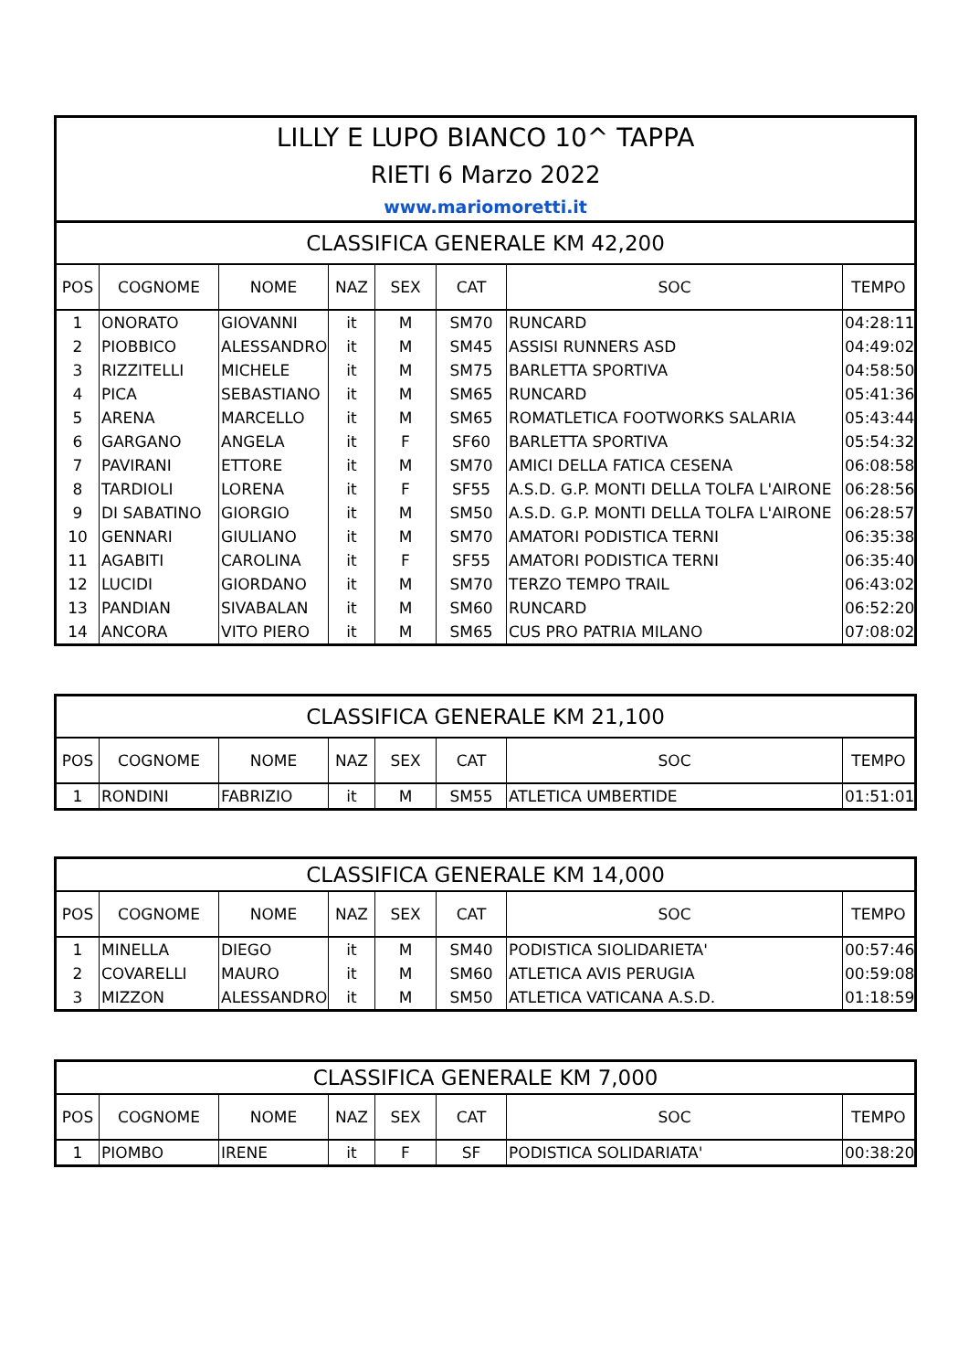| LILLY E LUPO BIANCO 10^ TAPPA | | | | | | | |
| RIETI 6 Marzo 2022 | | | | | | | |
| www.mariomoretti.it | | | | | | | |
| CLASSIFICA GENERALE KM 42,200 | | | | | | | |
| POS | COGNOME | NOME | NAZ | SEX | CAT | SOC | TEMPO |
| 1 | ONORATO | GIOVANNI | it | M | SM70 | RUNCARD | 04:28:11 |
| 2 | PIOBBICO | ALESSANDRO | it | M | SM45 | ASSISI RUNNERS ASD | 04:49:02 |
| 3 | RIZZITELLI | MICHELE | it | M | SM75 | BARLETTA SPORTIVA | 04:58:50 |
| 4 | PICA | SEBASTIANO | it | M | SM65 | RUNCARD | 05:41:36 |
| 5 | ARENA | MARCELLO | it | M | SM65 | ROMATLETICA FOOTWORKS SALARIA | 05:43:44 |
| 6 | GARGANO | ANGELA | it | F | SF60 | BARLETTA SPORTIVA | 05:54:32 |
| 7 | PAVIRANI | ETTORE | it | M | SM70 | AMICI DELLA FATICA CESENA | 06:08:58 |
| 8 | TARDIOLI | LORENA | it | F | SF55 | A.S.D. G.P. MONTI DELLA TOLFA L'AIRONE | 06:28:56 |
| 9 | DI SABATINO | GIORGIO | it | M | SM50 | A.S.D. G.P. MONTI DELLA TOLFA L'AIRONE | 06:28:57 |
| 10 | GENNARI | GIULIANO | it | M | SM70 | AMATORI PODISTICA TERNI | 06:35:38 |
| 11 | AGABITI | CAROLINA | it | F | SF55 | AMATORI PODISTICA TERNI | 06:35:40 |
| 12 | LUCIDI | GIORDANO | it | M | SM70 | TERZO TEMPO TRAIL | 06:43:02 |
| 13 | PANDIAN | SIVABALAN | it | M | SM60 | RUNCARD | 06:52:20 |
| 14 | ANCORA | VITO PIERO | it | M | SM65 | CUS PRO PATRIA MILANO | 07:08:02 |
| CLASSIFICA GENERALE KM 21,100 | | | | | | | |
| POS | COGNOME | NOME | NAZ | SEX | CAT | SOC | TEMPO |
| 1 | RONDINI | FABRIZIO | it | M | SM55 | ATLETICA UMBERTIDE | 01:51:01 |
| CLASSIFICA GENERALE KM 14,000 | | | | | | | |
| POS | COGNOME | NOME | NAZ | SEX | CAT | SOC | TEMPO |
| 1 | MINELLA | DIEGO | it | M | SM40 | PODISTICA SIOLIDARIETA' | 00:57:46 |
| 2 | COVARELLI | MAURO | it | M | SM60 | ATLETICA AVIS PERUGIA | 00:59:08 |
| 3 | MIZZON | ALESSANDRO | it | M | SM50 | ATLETICA VATICANA A.S.D. | 01:18:59 |
| CLASSIFICA GENERALE KM 7,000 | | | | | | | |
| POS | COGNOME | NOME | NAZ | SEX | CAT | SOC | TEMPO |
| 1 | PIOMBO | IRENE | it | F | SF | PODISTICA SOLIDARIATA' | 00:38:20 |